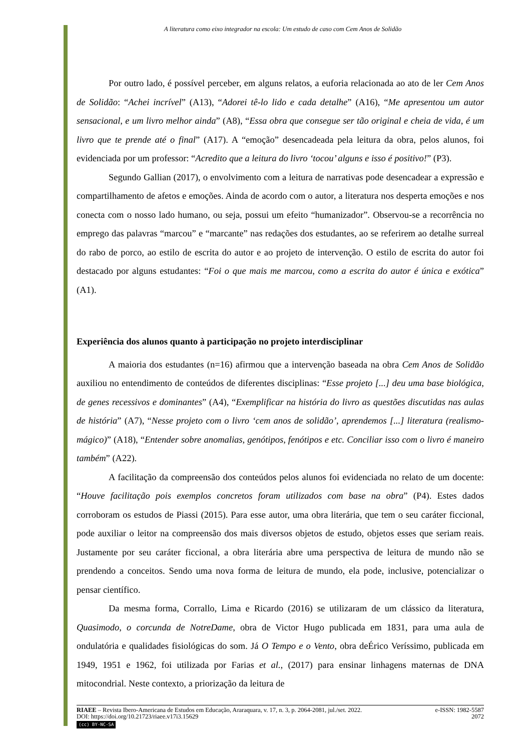A literatura como eixo integrador na escola: Um estudo de caso com Cem Anos de Solidão
Por outro lado, é possível perceber, em alguns relatos, a euforia relacionada ao ato de ler Cem Anos de Solidão: “Achei incrível” (A13), “Adorei tê-lo lido e cada detalhe” (A16), “Me apresentou um autor sensacional, e um livro melhor ainda” (A8), “Essa obra que consegue ser tão original e cheia de vida, é um livro que te prende até o final” (A17). A “emoção” desencadeada pela leitura da obra, pelos alunos, foi evidenciada por um professor: “Acredito que a leitura do livro ‘tocou’ alguns e isso é positivo!” (P3).
Segundo Gallian (2017), o envolvimento com a leitura de narrativas pode desencadear a expressão e compartilhamento de afetos e emoções. Ainda de acordo com o autor, a literatura nos desperta emoções e nos conecta com o nosso lado humano, ou seja, possui um efeito “humanizador”. Observou-se a recorrência no emprego das palavras “marcou” e “marcante” nas redações dos estudantes, ao se referirem ao detalhe surreal do rabo de porco, ao estilo de escrita do autor e ao projeto de intervenção. O estilo de escrita do autor foi destacado por alguns estudantes: “Foi o que mais me marcou, como a escrita do autor é única e exótica” (A1).
Experiência dos alunos quanto à participação no projeto interdisciplinar
A maioria dos estudantes (n=16) afirmou que a intervenção baseada na obra Cem Anos de Solidão auxiliou no entendimento de conteúdos de diferentes disciplinas: “Esse projeto [...] deu uma base biológica, de genes recessivos e dominantes” (A4), “Exemplificar na história do livro as questões discutidas nas aulas de história” (A7), “Nesse projeto com o livro ‘cem anos de solidão’, aprendemos [...] literatura (realismo-mágico)” (A18), “Entender sobre anomalias, genótipos, fenótipos e etc. Conciliar isso com o livro é maneiro também” (A22).
A facilitação da compreensão dos conteúdos pelos alunos foi evidenciada no relato de um docente: “Houve facilitação pois exemplos concretos foram utilizados com base na obra” (P4). Estes dados corroboram os estudos de Piassi (2015). Para esse autor, uma obra literária, que tem o seu caráter ficcional, pode auxiliar o leitor na compreensão dos mais diversos objetos de estudo, objetos esses que seriam reais. Justamente por seu caráter ficcional, a obra literária abre uma perspectiva de leitura de mundo não se prendendo a conceitos. Sendo uma nova forma de leitura de mundo, ela pode, inclusive, potencializar o pensar científico.
Da mesma forma, Corrallo, Lima e Ricardo (2016) se utilizaram de um clássico da literatura, Quasimodo, o corcunda de NotreDame, obra de Victor Hugo publicada em 1831, para uma aula de ondulatória e qualidades fisiológicas do som. Já O Tempo e o Vento, obra deÉrico Veríssimo, publicada em 1949, 1951 e 1962, foi utilizada por Farias et al., (2017) para ensinar linhagens maternas de DNA mitocondrial. Neste contexto, a priorização da leitura de
RIAEE – Revista Ibero-Americana de Estudos em Educação, Araraquara, v. 17, n. 3, p. 2064-2081, jul./set. 2022. e-ISSN: 1982-5587
DOI: https://doi.org/10.21723/riaee.v17i3.15629 2072
(cc) BY-NC-SA